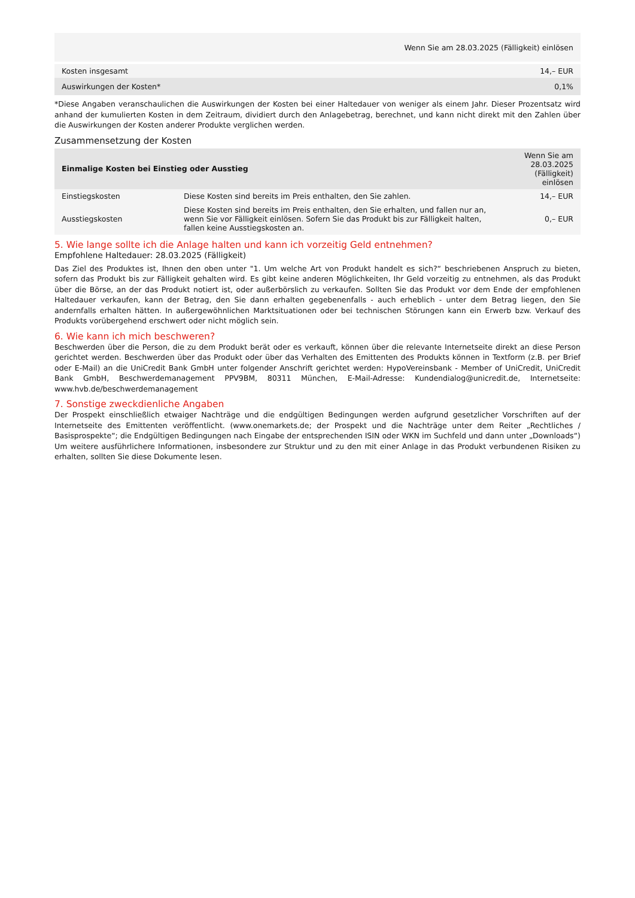| Wenn Sie am 28.03.2025 (Fälligkeit) einlösen | |
| Kosten insgesamt | 14,– EUR |
| Auswirkungen der Kosten* | 0,1% |
*Diese Angaben veranschaulichen die Auswirkungen der Kosten bei einer Haltedauer von weniger als einem Jahr. Dieser Prozentsatz wird anhand der kumulierten Kosten in dem Zeitraum, dividiert durch den Anlagebetrag, berechnet, und kann nicht direkt mit den Zahlen über die Auswirkungen der Kosten anderer Produkte verglichen werden.
Zusammensetzung der Kosten
| Einmalige Kosten bei Einstieg oder Ausstieg | | Wenn Sie am 28.03.2025 (Fälligkeit) einlösen |
| --- | --- | --- |
| Einstiegskosten | Diese Kosten sind bereits im Preis enthalten, den Sie zahlen. | 14,– EUR |
| Ausstiegskosten | Diese Kosten sind bereits im Preis enthalten, den Sie erhalten, und fallen nur an, wenn Sie vor Fälligkeit einlösen. Sofern Sie das Produkt bis zur Fälligkeit halten, fallen keine Ausstiegskosten an. | 0,– EUR |
5. Wie lange sollte ich die Anlage halten und kann ich vorzeitig Geld entnehmen?
Empfohlene Haltedauer: 28.03.2025 (Fälligkeit)
Das Ziel des Produktes ist, Ihnen den oben unter "1. Um welche Art von Produkt handelt es sich?“ beschriebenen Anspruch zu bieten, sofern das Produkt bis zur Fälligkeit gehalten wird. Es gibt keine anderen Möglichkeiten, Ihr Geld vorzeitig zu entnehmen, als das Produkt über die Börse, an der das Produkt notiert ist, oder außerbörslich zu verkaufen. Sollten Sie das Produkt vor dem Ende der empfohlenen Haltedauer verkaufen, kann der Betrag, den Sie dann erhalten gegebenenfalls - auch erheblich - unter dem Betrag liegen, den Sie andernfalls erhalten hätten. In außergewöhnlichen Marktsituationen oder bei technischen Störungen kann ein Erwerb bzw. Verkauf des Produkts vorübergehend erschwert oder nicht möglich sein.
6. Wie kann ich mich beschweren?
Beschwerden über die Person, die zu dem Produkt berät oder es verkauft, können über die relevante Internetseite direkt an diese Person gerichtet werden. Beschwerden über das Produkt oder über das Verhalten des Emittenten des Produkts können in Textform (z.B. per Brief oder E-Mail) an die UniCredit Bank GmbH unter folgender Anschrift gerichtet werden: HypoVereinsbank - Member of UniCredit, UniCredit Bank GmbH, Beschwerdemanagement PPV9BM, 80311 München, E-Mail-Adresse: Kundendialog@unicredit.de, Internetseite: www.hvb.de/beschwerdemanagement
7. Sonstige zweckdienliche Angaben
Der Prospekt einschließlich etwaiger Nachträge und die endgültigen Bedingungen werden aufgrund gesetzlicher Vorschriften auf der Internetseite des Emittenten veröffentlicht. (www.onemarkets.de; der Prospekt und die Nachträge unter dem Reiter „Rechtliches / Basisprospekte“; die Endgültigen Bedingungen nach Eingabe der entsprechenden ISIN oder WKN im Suchfeld und dann unter „Downloads“) Um weitere ausführlichere Informationen, insbesondere zur Struktur und zu den mit einer Anlage in das Produkt verbundenen Risiken zu erhalten, sollten Sie diese Dokumente lesen.